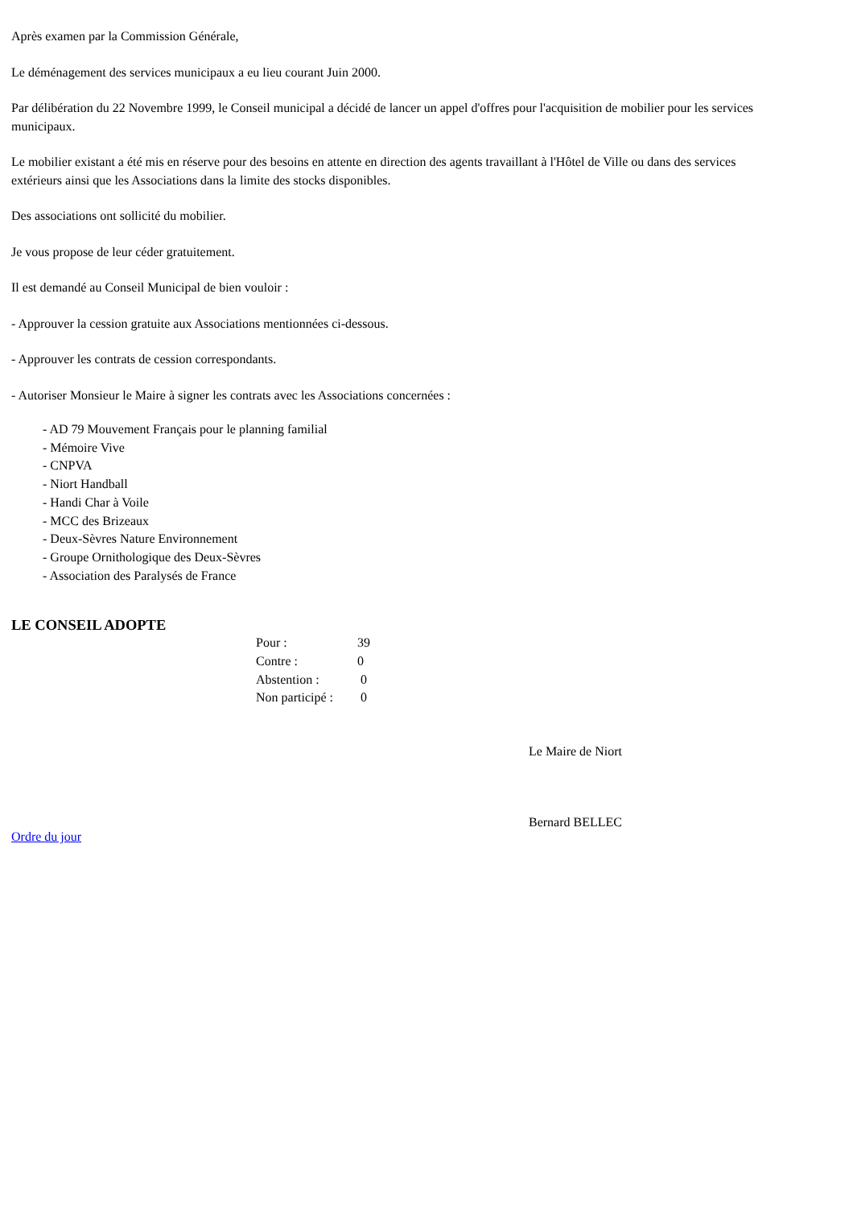Après examen par la Commission Générale,
Le déménagement des services municipaux a eu lieu courant Juin 2000.
Par délibération du 22 Novembre 1999, le Conseil municipal a décidé de lancer un appel d'offres pour l'acquisition de mobilier pour les services municipaux.
Le mobilier existant a été mis en réserve pour des besoins en attente en direction des agents travaillant à l'Hôtel de Ville ou dans des services extérieurs ainsi que les Associations dans la limite des stocks disponibles.
Des associations ont sollicité du mobilier.
Je vous propose de leur céder gratuitement.
Il est demandé au Conseil Municipal de bien vouloir :
- Approuver la cession gratuite aux Associations mentionnées ci-dessous.
- Approuver les contrats de cession correspondants.
- Autoriser Monsieur le Maire à signer les contrats avec les Associations concernées :
- AD 79 Mouvement Français pour le planning familial
- Mémoire Vive
- CNPVA
- Niort Handball
- Handi Char à Voile
- MCC des Brizeaux
- Deux-Sèvres Nature Environnement
- Groupe Ornithologique des Deux-Sèvres
- Association des Paralysés de France
LE CONSEIL ADOPTE
Pour : 39
Contre : 0
Abstention : 0
Non participé : 0
Le Maire de Niort
Bernard BELLEC
Ordre du jour